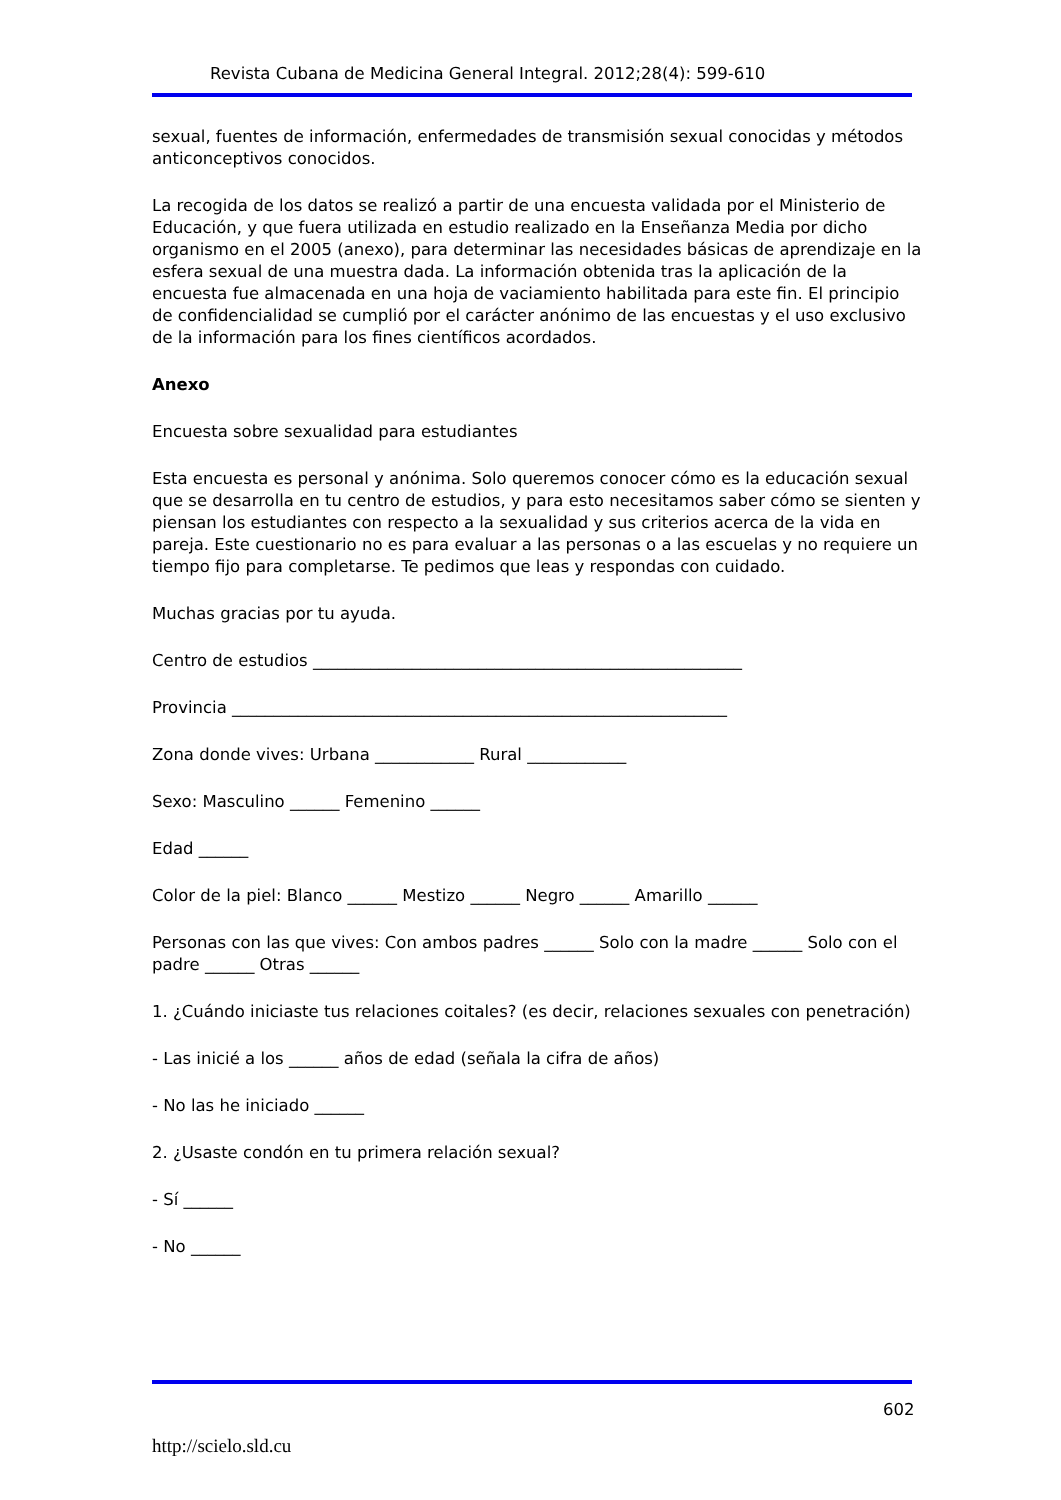Revista Cubana de Medicina General Integral. 2012;28(4): 599-610
sexual, fuentes de información, enfermedades de transmisión sexual conocidas y métodos anticonceptivos conocidos.
La recogida de los datos se realizó a partir de una encuesta validada por el Ministerio de Educación, y que fuera utilizada en estudio realizado en la Enseñanza Media por dicho organismo en el 2005 (anexo), para determinar las necesidades básicas de aprendizaje en la esfera sexual de una muestra dada. La información obtenida tras la aplicación de la encuesta fue almacenada en una hoja de vaciamiento habilitada para este fin. El principio de confidencialidad se cumplió por el carácter anónimo de las encuestas y el uso exclusivo de la información para los fines científicos acordados.
Anexo
Encuesta sobre sexualidad para estudiantes
Esta encuesta es personal y anónima. Solo queremos conocer cómo es la educación sexual que se desarrolla en tu centro de estudios, y para esto necesitamos saber cómo se sienten y piensan los estudiantes con respecto a la sexualidad y sus criterios acerca de la vida en pareja. Este cuestionario no es para evaluar a las personas o a las escuelas y no requiere un tiempo fijo para completarse. Te pedimos que leas y respondas con cuidado.
Muchas gracias por tu ayuda.
Centro de estudios ____________________________________________________
Provincia ____________________________________________________________
Zona donde vives: Urbana ____________ Rural ____________
Sexo: Masculino ______ Femenino ______
Edad ______
Color de la piel: Blanco ______ Mestizo ______ Negro ______ Amarillo ______
Personas con las que vives: Con ambos padres ______ Solo con la madre ______ Solo con el padre ______ Otras ______
1. ¿Cuándo iniciaste tus relaciones coitales? (es decir, relaciones sexuales con penetración)
- Las inicié a los ______ años de edad (señala la cifra de años)
- No las he iniciado ______
2. ¿Usaste condón en tu primera relación sexual?
- Sí ______
- No ______
602
http://scielo.sld.cu